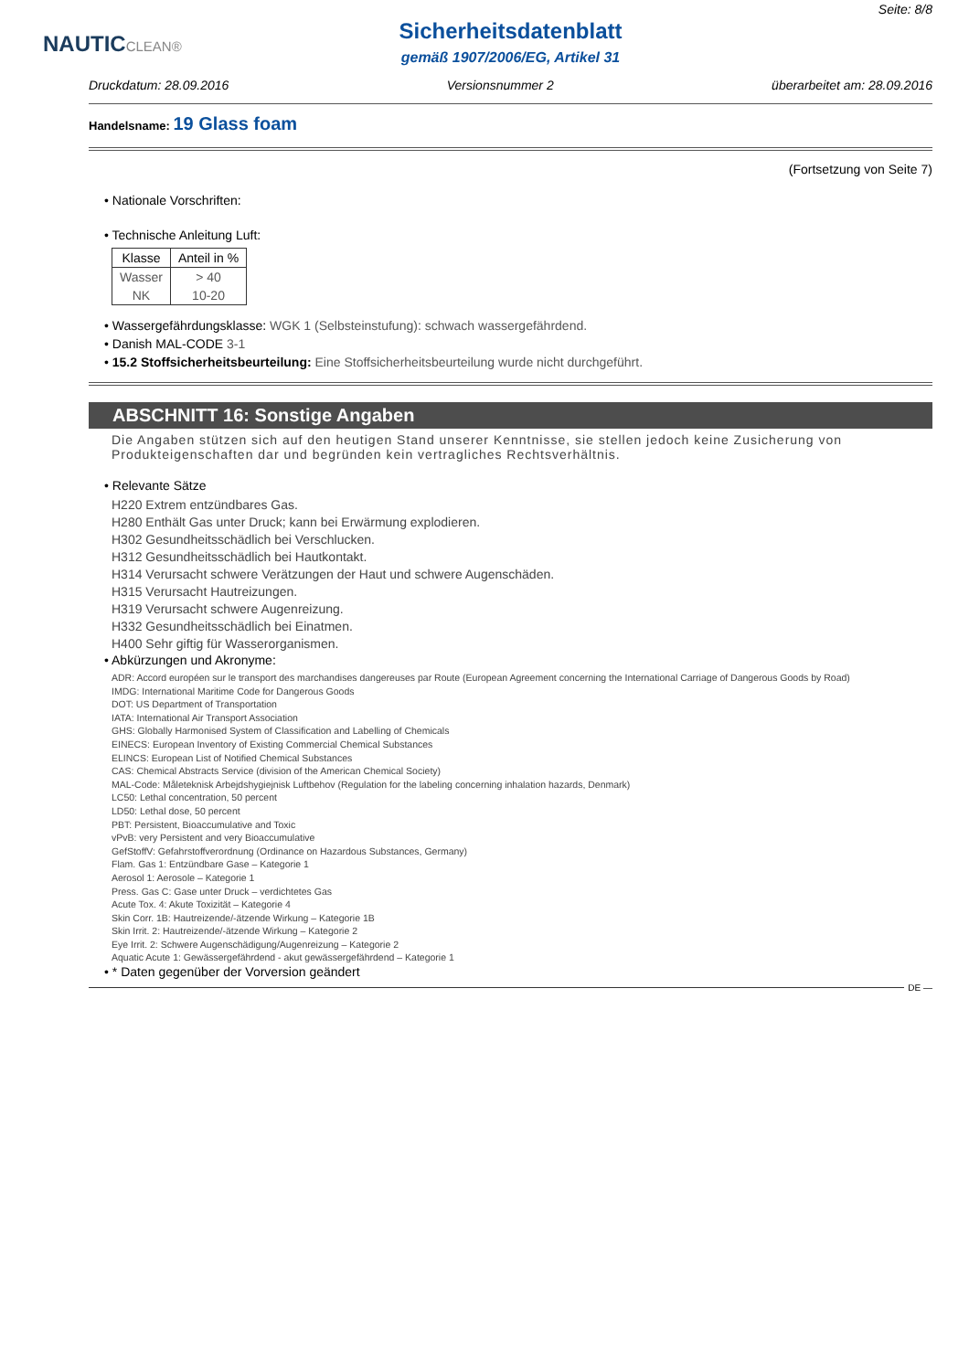NAUTICCLEAN® Seite: 8/8
Sicherheitsdatenblatt
gemäß 1907/2006/EG, Artikel 31
Druckdatum: 28.09.2016 Versionsnummer 2 überarbeitet am: 28.09.2016
Handelsname: 19 Glass foam
(Fortsetzung von Seite 7)
• Nationale Vorschriften:
• Technische Anleitung Luft:
| Klasse | Anteil in % |
| --- | --- |
| Wasser | > 40 |
| NK | 10-20 |
• Wassergefährdungsklasse: WGK 1 (Selbsteinstufung): schwach wassergefährdend.
• Danish MAL-CODE 3-1
• 15.2 Stoffsicherheitsbeurteilung: Eine Stoffsicherheitsbeurteilung wurde nicht durchgeführt.
ABSCHNITT 16: Sonstige Angaben
Die Angaben stützen sich auf den heutigen Stand unserer Kenntnisse, sie stellen jedoch keine Zusicherung von Produkteigenschaften dar und begründen kein vertragliches Rechtsverhältnis.
• Relevante Sätze
H220 Extrem entzündbares Gas.
H280 Enthält Gas unter Druck; kann bei Erwärmung explodieren.
H302 Gesundheitsschädlich bei Verschlucken.
H312 Gesundheitsschädlich bei Hautkontakt.
H314 Verursacht schwere Verätzungen der Haut und schwere Augenschäden.
H315 Verursacht Hautreizungen.
H319 Verursacht schwere Augenreizung.
H332 Gesundheitsschädlich bei Einatmen.
H400 Sehr giftig für Wasserorganismen.
• Abkürzungen und Akronyme:
ADR: Accord européen sur le transport des marchandises dangereuses par Route (European Agreement concerning the International Carriage of Dangerous Goods by Road)
IMDG: International Maritime Code for Dangerous Goods
DOT: US Department of Transportation
IATA: International Air Transport Association
GHS: Globally Harmonised System of Classification and Labelling of Chemicals
EINECS: European Inventory of Existing Commercial Chemical Substances
ELINCS: European List of Notified Chemical Substances
CAS: Chemical Abstracts Service (division of the American Chemical Society)
MAL-Code: Måleteknisk Arbejdshygiejnisk Luftbehov (Regulation for the labeling concerning inhalation hazards, Denmark)
LC50: Lethal concentration, 50 percent
LD50: Lethal dose, 50 percent
PBT: Persistent, Bioaccumulative and Toxic
vPvB: very Persistent and very Bioaccumulative
GefStoffV: Gefahrstoffverordnung (Ordinance on Hazardous Substances, Germany)
Flam. Gas 1: Entzündbare Gase – Kategorie 1
Aerosol 1: Aerosole – Kategorie 1
Press. Gas C: Gase unter Druck – verdichtetes Gas
Acute Tox. 4: Akute Toxizität – Kategorie 4
Skin Corr. 1B: Hautreizende/-ätzende Wirkung – Kategorie 1B
Skin Irrit. 2: Hautreizende/-ätzende Wirkung – Kategorie 2
Eye Irrit. 2: Schwere Augenschädigung/Augenreizung – Kategorie 2
Aquatic Acute 1: Gewässergefährdend - akut gewässergefährdend – Kategorie 1
• * Daten gegenüber der Vorversion geändert
DE —